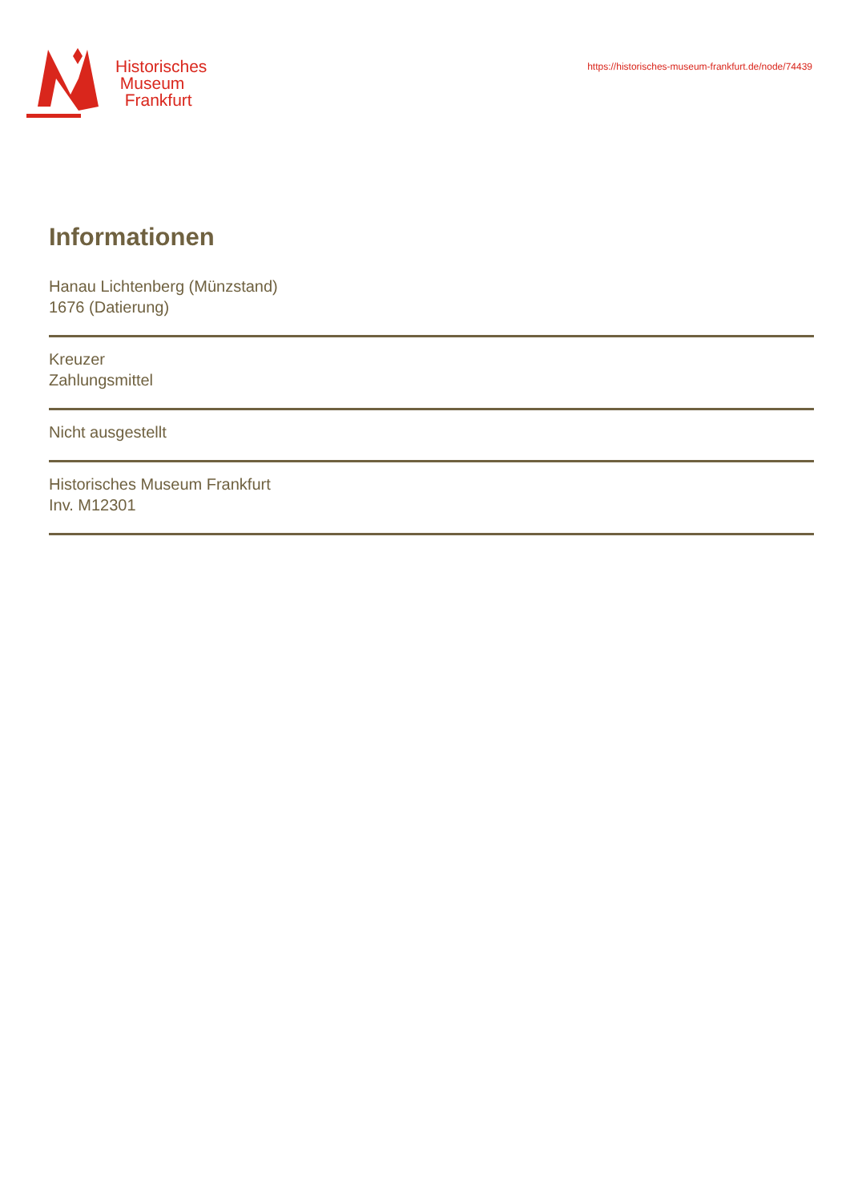Historisches
Museum
Frankfurt
https://historisches-museum-frankfurt.de/node/74439
Informationen
Hanau Lichtenberg (Münzstand)
1676 (Datierung)
Kreuzer
Zahlungsmittel
Nicht ausgestellt
Historisches Museum Frankfurt
Inv. M12301